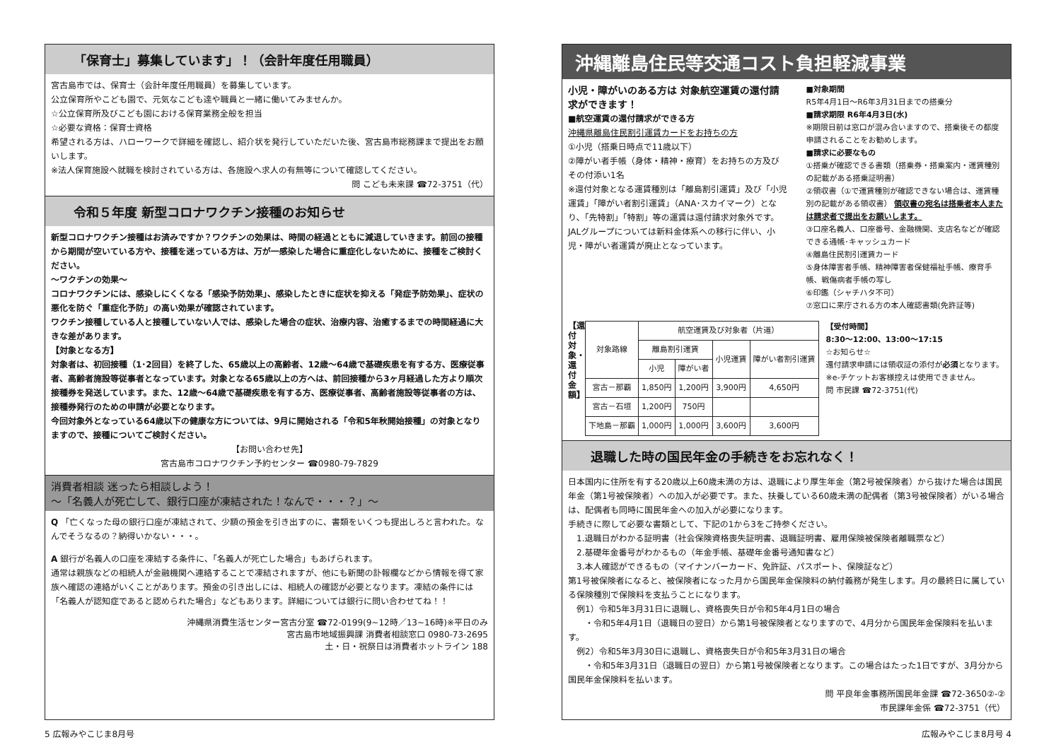「保育士」募集しています」！（会計年度任用職員）
宮古島市では、保育士（会計年度任用職員）を募集しています。
公立保育所やこども園で、元気なこども達や職員と一緒に働いてみませんか。
☆公立保育所及びこども園における保育業務全般を担当
☆必要な資格：保育士資格
希望される方は、ハローワークで詳細を確認し、紹介状を発行していただいた後、宮古島市総務課まで提出をお願いします。
※法人保育施設へ就職を検討されている方は、各施設へ求人の有無等について確認してください。
問 こども未来課 ☎72-3751（代）
令和５年度 新型コロナワクチン接種のお知らせ
新型コロナワクチン接種はお済みですか？ワクチンの効果は、時間の経過とともに減退していきます。前回の接種から期間が空いている方や、接種を迷っている方は、万が一感染した場合に重症化しないために、接種をご検討ください。
～ワクチンの効果～
コロナワクチンには、感染しにくくなる「感染予防効果」、感染したときに症状を抑える「発症予防効果」、症状の悪化を防ぐ「重症化予防」の高い効果が確認されています。
ワクチン接種している人と接種していない人では、感染した場合の症状、治療内容、治癒するまでの時間経過に大きな差があります。
【対象となる方】
対象者は、初回接種（1･2回目）を終了した、65歳以上の高齢者、12歳～64歳で基礎疾患を有する方、医療従事者、高齢者施設等従事者となっています。対象となる65歳以上の方へは、前回接種から3ヶ月経過した方より順次接種券を発送しています。また、12歳～64歳で基礎疾患を有する方、医療従事者、高齢者施設等従事者の方は、接種券発行のための申請が必要となります。
今回対象外となっている64歳以下の健康な方については、9月に開始される「令和5年秋開始接種」の対象となりますので、接種についてご検討ください。
【お問い合わせ先】
宮古島市コロナワクチン予約センター ☎0980-79-7829
消費者相談 迷ったら相談しよう！
～「名義人が死亡して、銀行口座が凍結された！なんで・・・？」～
Q 「亡くなった母の銀行口座が凍結されて、少額の預金を引き出すのに、書類をいくつも提出しろと言われた。なんでそうなるの？納得いかない・・・。
A 銀行が名義人の口座を凍結する条件に、「名義人が死亡した場合」もあげられます。
通常は親族などの相続人が金融機関へ連絡することで凍結されますが、他にも新聞の訃報欄などから情報を得て家族へ確認の連絡がいくことがあります。預金の引き出しには、相続人の確認が必要となります。凍結の条件には「名義人が認知症であると認められた場合」などもあります。詳細については銀行に問い合わせてね！！
沖縄県消費生活センター宮古分室 ☎72-0199(9~12時／13~16時)※平日のみ
宮古島市地域振興課 消費者相談窓口 0980-73-2695
土・日・祝祭日は消費者ホットライン 188
沖縄離島住民等交通コスト負担軽減事業
小児・障がいのある方は 対象航空運賃の還付請求ができます！
■航空運賃の還付請求ができる方
沖縄県離島住民割引運賃カードをお持ちの方
①小児（搭乗日時点で11歳以下）
②障がい者手帳（身体・精神・療育）をお持ちの方及びその付添い1名
※還付対象となる運賃種別は「離島割引運賃」及び「小児運賃」「障がい者割引運賃」（ANA･スカイマーク）となり、「先特割」「特割」等の運賃は還付請求対象外です。
JALグループについては新料金体系への移行に伴い、小児・障がい者運賃が廃止となっています。
■対象期間
R5年4月1日～R6年3月31日までの搭乗分
■請求期限 R6年4月3日(水)
※期限日前は窓口が混み合いますので、搭乗後その都度申請されることをお勧めします。
■請求に必要なもの
①搭乗が確認できる書類（搭乗券・搭乗案内・運賃種別の記載がある搭乗証明書）
②領収書（①で運賃種別が確認できない場合は、運賃種別の記載がある領収書） 領収書の宛名は搭乗者本人または請求者で提出をお願いします。
③口座名義人、口座番号、金融機関、支店名などが確認できる通帳･キャッシュカード
④離島住民割引運賃カード
⑤身体障害者手帳、精神障害者保健福祉手帳、療育手帳、戦傷病者手帳の写し
⑥印鑑（シャチハタ不可）
⑦窓口に来庁される方の本人確認書類(免許証等)
【還付対象・還付金額】
| 対象路線 | 航空運賃及び対象者（片道） | | | |
| --- | --- | --- | --- | --- |
| | 離島割引運賃 | | 小児運賃 | 障がい者割引運賃 |
| | 小児 | 障がい者 | | |
| 宮古－那覇 | 1,850円 | 1,200円 | 3,900円 | 4,650円 |
| 宮古－石垣 | 1,200円 | 750円 | | |
| 下地島－那覇 | 1,000円 | 1,000円 | 3,600円 | 3,600円 |
【受付時間】
8:30～12:00、13:00～17:15
☆お知らせ☆
還付請求申請には領収証の添付が必須となります。
※e-チケットお客様控えは使用できません。
問 市民課 ☎72-3751(代)
退職した時の国民年金の手続きをお忘れなく！
日本国内に住所を有する20歳以上60歳未満の方は、退職により厚生年金（第2号被保険者）から抜けた場合は国民年金（第1号被保険者）への加入が必要です。また、扶養している60歳未満の配偶者（第3号被保険者）がいる場合は、配偶者も同時に国民年金への加入が必要になります。
手続きに際して必要な書類として、下記の1から3をご持参ください。
　1.退職日がわかる証明書（社会保険資格喪失証明書、退職証明書、雇用保険被保険者離職票など）
　2.基礎年金番号がわかるもの（年金手帳、基礎年金番号通知書など）
　3.本人確認ができるもの（マイナンバーカード、免許証、パスポート、保険証など）
第1号被保険者になると、被保険者になった月から国民年金保険料の納付義務が発生します。月の最終日に属している保険種別で保険料を支払うことになります。
　例1）令和5年3月31日に退職し、資格喪失日が令和5年4月1日の場合
　　・令和5年4月1日（退職日の翌日）から第1号被保険者となりますので、4月分から国民年金保険料を払います。
　例2）令和5年3月30日に退職し、資格喪失日が令和5年3月31日の場合
　　・令和5年3月31日（退職日の翌日）から第1号被保険者となります。この場合はたった1日ですが、3月分から国民年金保険料を払います。
問 平良年金事務所国民年金課 ☎72-3650②-②
市民課年金係 ☎72-3751（代）
5 広報みやこじま8月号 広報みやこじま8月号 4